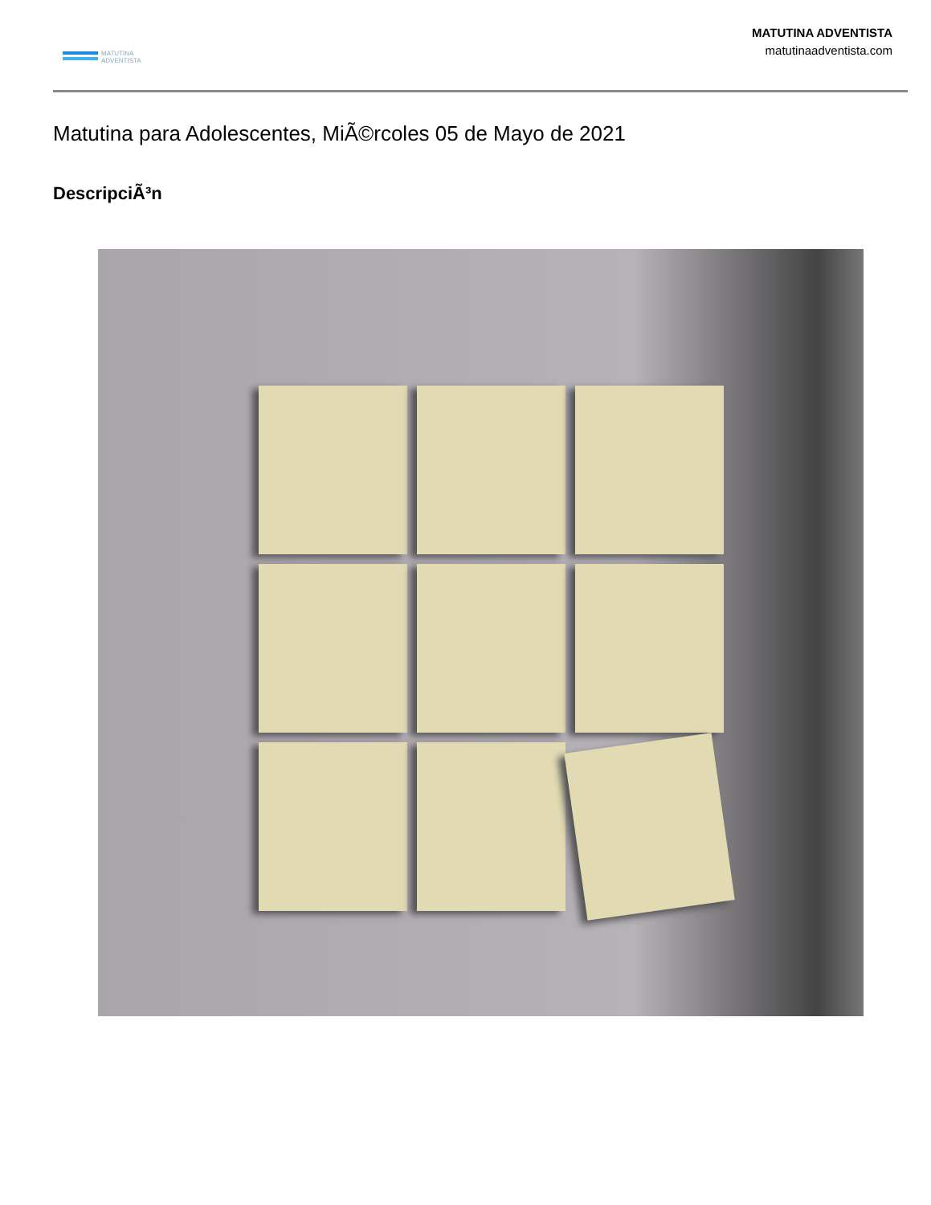MATUTINA
ADVENTISTA
MATUTINA ADVENTISTA
matutinaadventista.com
Matutina para Adolescentes, MiÃ©rcoles 05 de Mayo de 2021
DescripciÃ³n